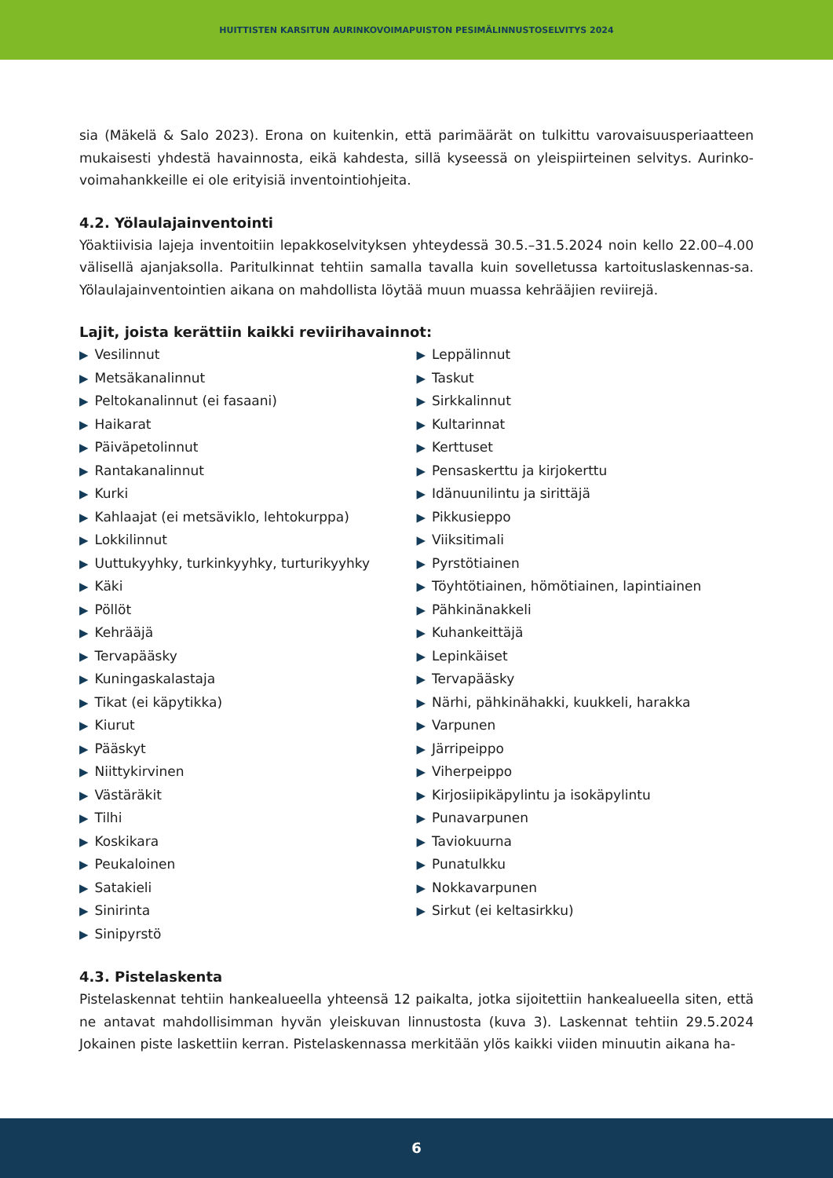HUITTISTEN KARSITUN AURINKOVOIMAPUISTON PESIMÄLINNUSTOSELVITYS 2024
sia (Mäkelä & Salo 2023). Erona on kuitenkin, että parimäärät on tulkittu varovaisuusperiaatteen mukaisesti yhdestä havainnosta, eikä kahdesta, sillä kyseessä on yleispiirteinen selvitys. Aurinko-voimahankkeille ei ole erityisiä inventointiohjeita.
4.2. Yölaulajainventointi
Yöaktiivisia lajeja inventoitiin lepakkoselvityksen yhteydessä 30.5.–31.5.2024 noin kello 22.00–4.00 välisellä ajanjaksolla. Paritulkinnat tehtiin samalla tavalla kuin sovelletussa kartoituslaskennas-sa. Yölaulajainventointien aikana on mahdollista löytää muun muassa kehrääjien reviirejä.
Lajit, joista kerättiin kaikki reviirihavainnot:
▶ Vesilinnut
▶ Metsäkanalinnut
▶ Peltokanalinnut (ei fasaani)
▶ Haikarat
▶ Päiväpetolinnut
▶ Rantakanalinnut
▶ Kurki
▶ Kahlaajat (ei metsäviklo, lehtokurppa)
▶ Lokkilinnut
▶ Uuttukyyhky, turkinkyyhky, turturikyyhky
▶ Käki
▶ Pöllöt
▶ Kehrääjä
▶ Tervapääsky
▶ Kuningaskalastaja
▶ Tikat (ei käpytikka)
▶ Kiurut
▶ Pääskyt
▶ Niittykirvinen
▶ Västäräkit
▶ Tilhi
▶ Koskikara
▶ Peukaloinen
▶ Satakieli
▶ Sinirinta
▶ Sinipyrstö
▶ Leppälinnut
▶ Taskut
▶ Sirkkalinnut
▶ Kultarinnat
▶ Kerttuset
▶ Pensaskerttu ja kirjokerttu
▶ Idänuunilintu ja sirittäjä
▶ Pikkusieppo
▶ Viiksitimali
▶ Pyrstötiainen
▶ Töyhtötiainen, hömötiainen, lapintiainen
▶ Pähkinänakkeli
▶ Kuhankeittäjä
▶ Lepinkäiset
▶ Tervapääsky
▶ Närhi, pähkinähakki, kuukkeli, harakka
▶ Varpunen
▶ Järripeippo
▶ Viherpeippo
▶ Kirjosiipikäpylintu ja isokäpylintu
▶ Punavarpunen
▶ Taviokuurna
▶ Punatulkku
▶ Nokkavarpunen
▶ Sirkut (ei keltasirkku)
4.3. Pistelaskenta
Pistelaskennat tehtiin hankealueella yhteensä 12 paikalta, jotka sijoitettiin hankealueella siten, että ne antavat mahdollisimman hyvän yleiskuvan linnustosta (kuva 3). Laskennat tehtiin 29.5.2024 Jokainen piste laskettiin kerran. Pistelaskennassa merkitään ylös kaikki viiden minuutin aikana ha-
6